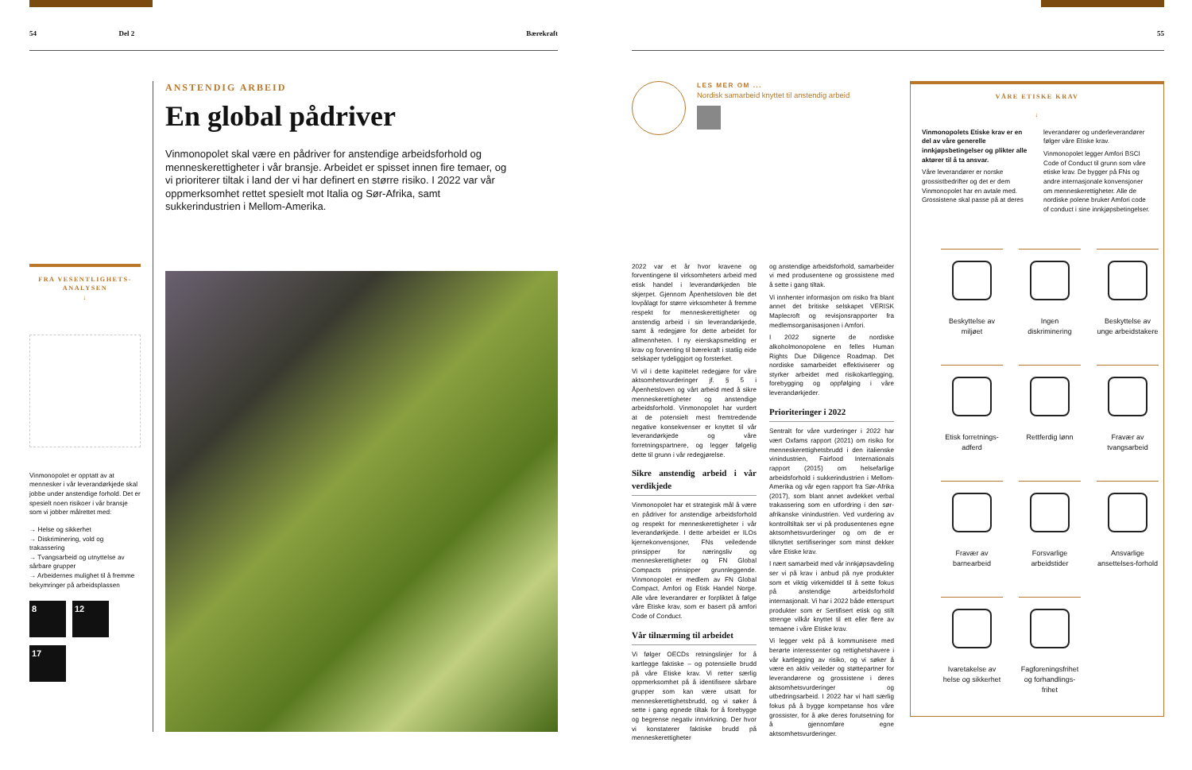54 Del 2 Bærekraft
FRA VESENTLIGHETS-
ANALYSEN
↓
Vinmonopolet er opptatt av at mennesker i vår leverandørkjede skal jobbe under anstendige forhold. Det er spesielt noen risikoer i vår bransje som vi jobber målrettet med:
→ Helse og sikkerhet
→ Diskriminering, vold og trakassering
→ Tvangsarbeid og utnyttelse av sårbare grupper
→ Arbeidernes mulighet til å fremme bekymringer på arbeidsplassen
8 12 17
ANSTENDIG ARBEID
En global pådriver
Vinmonopolet skal være en pådriver for anstendige arbeidsforhold og menneskerettigheter i vår bransje. Arbeidet er spisset innen fire temaer, og vi prioriterer tiltak i land der vi har definert en større risiko. I 2022 var vår oppmerksomhet rettet spesielt mot Italia og Sør-Afrika, samt sukkerindustrien i Mellom-Amerika.
55
LES MER OM ...
Nordisk samarbeid knyttet til anstendig arbeid
2022 var et år hvor kravene og forventingene til virksomheters arbeid med etisk handel i leverandørkjeden ble skjerpet. Gjennom Åpenhetsloven ble det lovpålagt for større virksomheter å fremme respekt for menneskerettigheter og anstendig arbeid i sin leverandørkjede, samt å redegjøre for dette arbeidet for allmennheten. I ny eierskapsmelding er krav og forventing til bærekraft i statlig eide selskaper tydeliggjort og forsterket.
Vi vil i dette kapittelet redegjøre for våre aktsomhetsvurderinger jf. § 5 i Åpenhetsloven og vårt arbeid med å sikre menneskerettigheter og anstendige arbeidsforhold. Vinmonopolet har vurdert at de potensielt mest fremtredende negative konsekvenser er knyttet til vår leverandørkjede og våre forretningspartnere, og legger følgelig dette til grunn i vår redegjørelse.
Sikre anstendig arbeid i vår verdikjede
Vinmonopolet har et strategisk mål å være en pådriver for anstendige arbeidsforhold og respekt for menneskerettigheter i vår leverandørkjede. I dette arbeidet er ILOs kjernekonvensjoner, FNs veiledende prinsipper for næringsliv og menneskerettigheter og FN Global Compacts prinsipper grunnleggende. Vinmonopolet er medlem av FN Global Compact, Amfori og Etisk Handel Norge. Alle våre leverandører er forpliktet å følge våre Etiske krav, som er basert på amfori Code of Conduct.
Vår tilnærming til arbeidet
Vi følger OECDs retningslinjer for å kartlegge faktiske – og potensielle brudd på våre Etiske krav. Vi retter særlig oppmerksomhet på å identifisere sårbare grupper som kan være utsatt for menneskerettighetsbrudd, og vi søker å sette i gang egnede tiltak for å forebygge og begrense negativ innvirkning. Der hvor vi konstaterer faktiske brudd på menneskerettigheter
og anstendige arbeidsforhold, samarbeider vi med produsentene og grossistene med å sette i gang tiltak.
Vi innhenter informasjon om risiko fra blant annet det britiske selskapet VERISK Maplecroft og revisjonsrapporter fra medlemsorganisasjonen i Amfori.
I 2022 signerte de nordiske alkoholmonopolene en felles Human Rights Due Diligence Roadmap. Det nordiske samarbeidet effektiviserer og styrker arbeidet med risikokartlegging, forebygging og oppfølging i våre leverandørkjeder.
Prioriteringer i 2022
Sentralt for våre vurderinger i 2022 har vært Oxfams rapport (2021) om risiko for menneskerettighetsbrudd i den italienske vinindustrien, Fairfood Internationals rapport (2015) om helsefarlige arbeidsforhold i sukkerindustrien i Mellom-Amerika og vår egen rapport fra Sør-Afrika (2017), som blant annet avdekket verbal trakassering som en utfordring i den sør-afrikanske vinindustrien. Ved vurdering av kontrolltiltak ser vi på produsentenes egne aktsomhetsvurderinger og om de er tilknyttet sertifiseringer som minst dekker våre Etiske krav.
I nært samarbeid med vår innkjøpsavdeling ser vi på krav i anbud på nye produkter som et viktig virkemiddel til å sette fokus på anstendige arbeidsforhold internasjonalt. Vi har i 2022 både etterspurt produkter som er Sertifisert etisk og stilt strenge vilkår knyttet til ett eller flere av temaene i våre Etiske krav.
Vi legger vekt på å kommunisere med berørte interessenter og rettighetshavere i vår kartlegging av risiko, og vi søker å være en aktiv veileder og støttepartner for leverandørene og grossistene i deres aktsomhetsvurderinger og utbedringsarbeid. I 2022 har vi hatt særlig fokus på å bygge kompetanse hos våre grossister, for å øke deres forutsetning for å gjennomføre egne aktsomhetsvurderinger.
VÅRE ETISKE KRAV
↓
Vinmonopolets Etiske krav er en del av våre generelle innkjøpsbetingelser og plikter alle aktører til å ta ansvar.
Våre leverandører er norske grossistbedrifter og det er dem Vinmonopolet har en avtale med. Grossistene skal passe på at deres
leverandører og underleverandører følger våre Etiske krav.
Vinmonopolet legger Amfori BSCI Code of Conduct til grunn som våre etiske krav. De bygger på FNs og andre internasjonale konvensjoner om menneskerettigheter. Alle de nordiske polene bruker Amfori code of conduct i sine innkjøpsbetingelser.
Beskyttelse av miljøet
Ingen diskriminering
Beskyttelse av unge arbeidstakere
Etisk forretnings-adferd
Rettferdig lønn
Fravær av tvangsarbeid
Fravær av barnearbeid
Forsvarlige arbeidstider
Ansvarlige ansettelses-forhold
Ivaretakelse av helse og sikkerhet
Fagforeningsfrihet og forhandlings-frihet